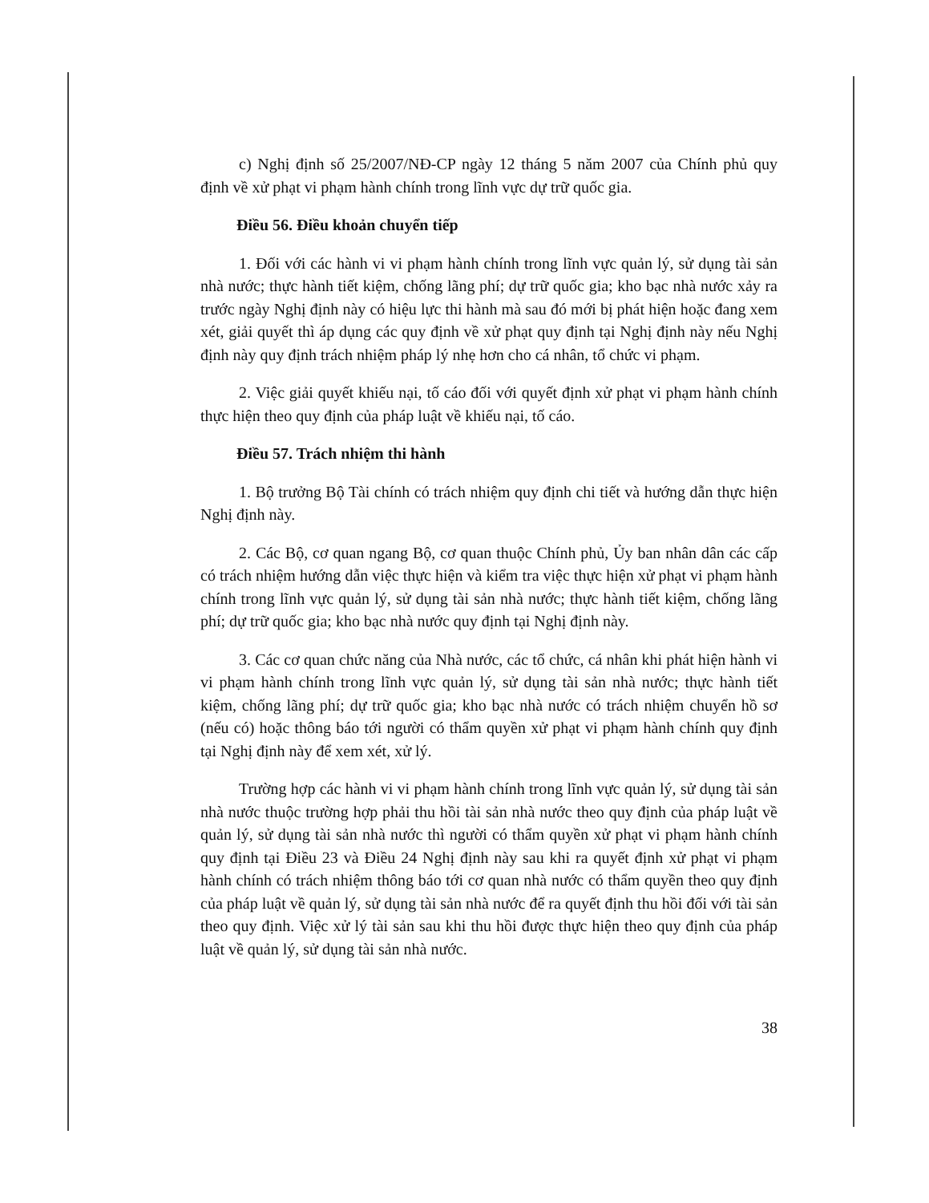c) Nghị định số 25/2007/NĐ-CP ngày 12 tháng 5 năm 2007 của Chính phủ quy định về xử phạt vi phạm hành chính trong lĩnh vực dự trữ quốc gia.
Điều 56. Điều khoản chuyển tiếp
1. Đối với các hành vi vi phạm hành chính trong lĩnh vực quản lý, sử dụng tài sản nhà nước; thực hành tiết kiệm, chống lãng phí; dự trữ quốc gia; kho bạc nhà nước xảy ra trước ngày Nghị định này có hiệu lực thi hành mà sau đó mới bị phát hiện hoặc đang xem xét, giải quyết thì áp dụng các quy định về xử phạt quy định tại Nghị định này nếu Nghị định này quy định trách nhiệm pháp lý nhẹ hơn cho cá nhân, tổ chức vi phạm.
2. Việc giải quyết khiếu nại, tố cáo đối với quyết định xử phạt vi phạm hành chính thực hiện theo quy định của pháp luật về khiếu nại, tố cáo.
Điều 57. Trách nhiệm thi hành
1. Bộ trưởng Bộ Tài chính có trách nhiệm quy định chi tiết và hướng dẫn thực hiện Nghị định này.
2. Các Bộ, cơ quan ngang Bộ, cơ quan thuộc Chính phủ, Ủy ban nhân dân các cấp có trách nhiệm hướng dẫn việc thực hiện và kiểm tra việc thực hiện xử phạt vi phạm hành chính trong lĩnh vực quản lý, sử dụng tài sản nhà nước; thực hành tiết kiệm, chống lãng phí; dự trữ quốc gia; kho bạc nhà nước quy định tại Nghị định này.
3. Các cơ quan chức năng của Nhà nước, các tổ chức, cá nhân khi phát hiện hành vi vi phạm hành chính trong lĩnh vực quản lý, sử dụng tài sản nhà nước; thực hành tiết kiệm, chống lãng phí; dự trữ quốc gia; kho bạc nhà nước có trách nhiệm chuyển hồ sơ (nếu có) hoặc thông báo tới người có thẩm quyền xử phạt vi phạm hành chính quy định tại Nghị định này để xem xét, xử lý.
Trường hợp các hành vi vi phạm hành chính trong lĩnh vực quản lý, sử dụng tài sản nhà nước thuộc trường hợp phải thu hồi tài sản nhà nước theo quy định của pháp luật về quản lý, sử dụng tài sản nhà nước thì người có thẩm quyền xử phạt vi phạm hành chính quy định tại Điều 23 và Điều 24 Nghị định này sau khi ra quyết định xử phạt vi phạm hành chính có trách nhiệm thông báo tới cơ quan nhà nước có thẩm quyền theo quy định của pháp luật về quản lý, sử dụng tài sản nhà nước để ra quyết định thu hồi đối với tài sản theo quy định. Việc xử lý tài sản sau khi thu hồi được thực hiện theo quy định của pháp luật về quản lý, sử dụng tài sản nhà nước.
38